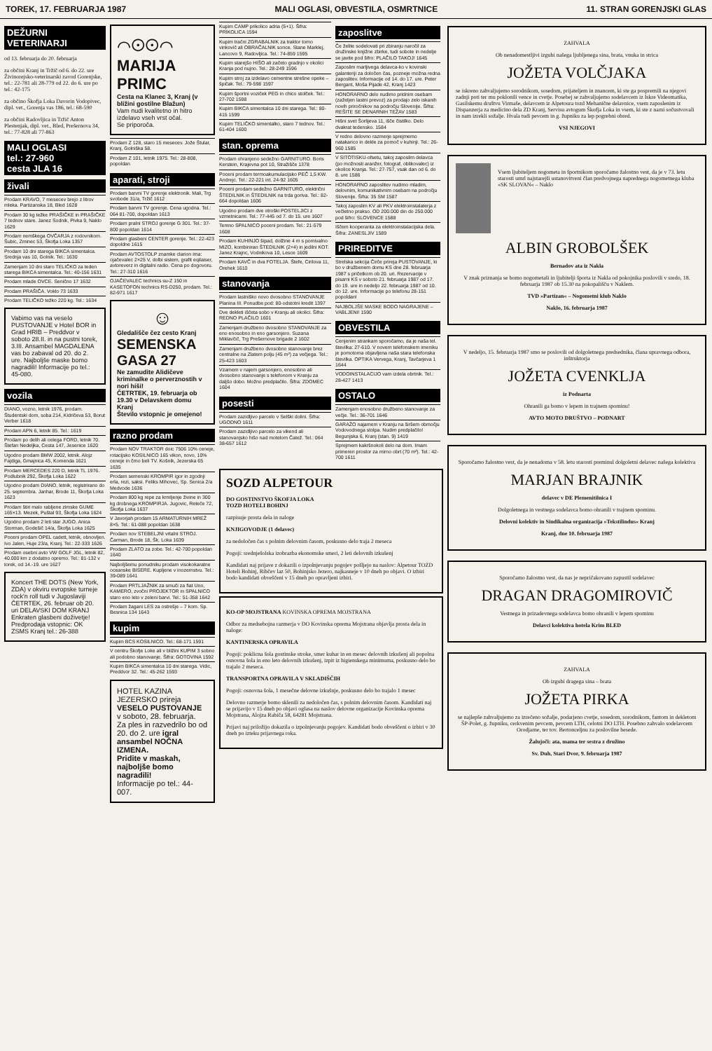TOREK, 17. FEBRUARJA 1987 MALI OGLASI, OBVESTILA, OSMRTNICE 11. STRAN GORENJSKI GLAS
DEŽURNI VETERINARJI
od 13. februarja do 20. februarja
za občini Kranj in Tržič od 6. do 22. ure Živinorejsko-veterinarski zavod Gorenjske, tel.: 22-781 ali 28-779 od 22. do 6. ure po tel.: 42-175
za občino Škofja Loka Davorin Vodopivec, dipl. vet., Gorenja vas 186, tel.: 68-590
za občini Radovljica in Tržič Anton Plestenjak, dipl. vet., Bled, Prešernova 34, tel.: 77-828 ali 77-863
MALI OGLASI
tel.: 27-960
cesta JLA 16
živali
Prodam KRAVO, 7 mesecev brejo z litrov mleka. Partizanska 18, Bled 1628
Prodam 30 kg težke PRAŠIČKE in PRAŠIČKE 7 tednov stare. Janez Sodnik, Pivka 9, Naklo 1629
Prodam nemškega OVČARJA z rodovnikom. Šubic, Zminec 53, Škofja Loka 1357
Prodam 10 dni starega BIKCA simentalca. Srednja vas 10, Golnik. Tel.: 1630
Zamenjam 10 dni staro TELIČKO za teden starega BIKCA simentalca. Tel.: 40-156 1631
Prodam mlade OVCE. Senično 17 1632
Prodam PRAŠIČA. Voklo 73 1633
Prodam TELIČKO težko 220 kg. Tel.: 1634
Vabimo vas na veselo PUSTOVANJE v Hotel BOR in Grad HRIB – Preddvor v soboto 28.II. in na pustni torek, 3.III. Ansambel MAGDALENA vas bo zabaval od 20. do 2. ure. Najboljše maske bomo nagradili! Informacije po tel.: 45-080.
vozila
DIANO, vozno, letnik 1976, prodam. Študentski dom, soba 214, Kidričeva 53, Borut Verber 1618
Prodam APN 6, letnik 85. Tel.: 1619
Prodam po delih ali celega FORD, letnik 70. Štefan Nedeljka, Cesta 147, Jesenice 1620
Ugodno prodam BMW 2002, letnik. Alojz Fajdiga, Gmajnica 45, Komenda 1621
Prodam MERCEDES 220 D, letnik TL 1976. Podlubnik 292, Škofja Loka 1622
Ugodno prodam DIANO, letnik, registrirano do 25. septembra. Janhar, Brode 11, Škofja Loka 1623
Prodam štiri malo rabljene zimske GUME 165×13. Mezek, Puštal 93, Škofja Loka 1624
Ugodno prodam 2 leti star JUGO. Anica Storman, Godešič 14/a, Škofja Loka 1625
Poceni prodam OPEL cadett, letnik, obnovljen. Ivo Jalen, Huje 23/a, Kranj. Tel.: 22-333 1626
Prodam osebni avto VW GOLF JGL, letnik 82, 40.000 km z dodatno opremo. Tel.: 81-132 v torek, od 14.-19. ure 1627
Koncert THE DOTS (New York, ZDA) v okviru evropske turneje rock'n roll tudi v Jugoslaviji ČETRTEK, 26. februar ob 20. uri DELAVSKI DOM KRANJ Enkraten glasbeni doživetje! Predprodaja vstopnic: OK ZSMS Kranj tel.: 26-388
⌒⊙⊙⌒
MARIJA PRIMC
Cesta na Klanec 3, Kranj (v bližini gostilne Blažun)
Vam nudi kvalitetno in hitro izdelavo vseh vrst očal.
Se priporoča.
Prodam Z 128, staro 15 mesecev. Jože Štular, Kranj, Golniška 58.
Prodam Z 101, letnik 1975. Tel.: 28-808, popoldan
aparati, stroji
Prodam barvni TV gorenje elektronik. Mali, Trg svobode 31/a, Tržič 1612
Prodam barvni TV gorenje. Cena ugodna. Tel.: 064 81-700, dopoldan 1613
Prodam pralni STROJ gorenje G 301. Tel.: 37-800 popoldan 1614
Prodam glasbeni CENTER gorenje. Tel.: 22-423 dopoldne 1615
Prodam AVTOSTOLP znamke clarion ima: ojačevalec 2×25 V, dolbi sistem, grafit eqilaiser, avtoreverz in digitalni radio. Cena po dogovoru. Tel.: 27-310 1616
OJAČEVALEC technics su-Z 150 in KASETOFON technics RS-D250, prodam. Tel.: 82-971 1617
☺
Gledališče čez cesto Kranj
SEMENSKA GASA 27
Ne zamudite Alidičeve kriminalke o perverznostih v nori hiši!
ČETRTEK, 19. februarja ob 19.30 v Delavskem domu Kranj
Število vstopnic je omejeno!
razno prodam
Prodam NOV TRAKTOR doic 7506 10% ceneje, rotacijsko KOSILNICO 165 vikon, novo, 10% ceneje in črno beli TV. Košnik, Jezerska 65 1635
Prodam semenski KROMPIR igor in zgodnji erla, rezi, saksi. Feliks Mihovec, Sp. Senica 2/a Medvode 1636
Prodam 800 kg repe za krmljenje živine in 300 kg drobnega KROMPIRJA. Jugovic, Reteče 72, Škofja Loka 1637
V Javorjah prodam 15 ARMATURNIH MREŽ 8×5. Tel.: 61-088 popoldan 1638
Prodam nov STEBELJNI vrtalni STROJ. Čarman, Brode 18, Šk. Loka 1639
Prodam ZLATO za zobe. Tel.: 42-700 popoldan 1640
Najboljšemu ponudniku prodam visokokaratne oceanske BISERE. Kupljene v inozemstvu. Tel.: 39-089 1641
Prodam PRTLJAŽNIK za smuči za fiat Uno, KAMERO, zvočni PROJEKTOR in SPALNICO staro eno leto v zeleni barvi. Tel.: 51-358 1642
Prodam žagani LES za ostrešje – 7 kom. Sp. Besnica 134 1643
kupim
Kupim BCS KOSILNICO. Tel.: 68-171 1591
V centru Škofje Loke ali v bližini KUPIM 3 sobno ali podobno stanovanje. Šifra: GOTOVINA 1592
Kupim BIKCA simentalca 10 dni starega. Vidic, Preddvor 32. Tel.: 45-262 1593
HOTEL KAZINA JEZERSKO prireja
VESELO PUSTOVANJE
v soboto, 28. februarja.
Za ples in razvedrilo bo od 20. do 2. ure igral ansambel NOČNA IZMENA.
Pridite v maskah, najboljše bomo nagradili!
Informacije po tel.: 44-007.
Kupim CAMP prikolico adria (5+1). Šifra: PRIKOLICA 1594
Kupim tračni ZGRABALNIK za traktor tomo vinkovič ali OBRAČALNIK sonce. Stane Marklej, Lancovo 9, Radovljica. Tel.: 74-859 1595
Kupim starejšo HIŠO ali začeto gradnjo v okolici Kranja pod nujno. Tel.: 28-249 1596
Kupim stroj za izdelavo cementne strešne opeke – špičak. Tel.: 79-598 1597
Kupim športni voziček PEG in chico stolček. Tel.: 27-702 1598
Kupim BIKCA simentalca 10 dni starega. Tel.: 80-415 1599
Kupim TELIČKO simentalko, staro 7 tednov. Tel.: 61-404 1600
stan. oprema
Prodam ohranjeno sedežno GARNITURO. Boris Kerstein, Krajevna pot 10, Stražišče 1378
Poceni prodam termoakumulacijsko PEČ 1,5 KW. Andrejc. Tel.: 22-221 int. 24-92 1605
Poceni prodam sedežno GARNITURO, električni ŠTEDILNIK in ŠTEDILNIK na trda goriva. Tel.: 82-664 dopoldan 1606
Ugodno prodam dve otroški POSTELJICI z vzmetnicami. Tel.: 77-445 od 7. do 15. ure 1607
Temno SPALNICO poceni prodam. Tel.: 21-579 1608
Prodam KUHINJO šipad, dolžine 4 m s pomivalno MIZO, kombiniran ŠTEDILNIK (2+4) in jedilni KOT. Janez Krajnc, Vodnikova 10, Lesce 1609
Prodam KAVČ in dva FOTELJA. Štefe, Cirilova 11, Orehek 1610
stanovanja
Prodam lastniško novo dvosobno STANOVANJE Planina III. Ponudbe pod: 80-odstotni kredit 1397
Dve dekleti iščeta sobo v Kranju ali okolici. Šifra: REDNO PLAČILO 1601
Zamenjam družbeno dvosobno STANOVANJE za eno enosobno in eno garsonjero. Suzana Miklavčič, Trg Prešernove brigade 2 1602
Zamenjam družbeno dvosobno stanovanje brez centralne na Zlatem polju (45 m²) za večjega. Tel.: 25-423 1603
Vzamem v najem garsonjero, enosobno ali dvosobno stanovanje s telefonom v Kranju za daljšo dobo. Možno predplačilo. Šifra: ZDOMEC 1604
posesti
Prodam zazidljivo parcelo v Selški dolini. Šifra: UGODNO 1611
Prodam zazidljivo parcelo za vikend ali stanovanjsko hišo nad motelom Čatež. Tel.: 064 38-657 1612
zaposlitve
Če želite sodelovati pri zbiranju naročil za družinske knjižne zbirke, tudi sobote in nedelje se javite pod šifro: PLAČILO TAKOJ! 1645
Zaposlim marljivega delavca-ko v kovinski galanteriji za določen čas, pozneje možna redna zaposlitev. Informacije od 14. do 17. ure. Peter Bergant, Moša Pijade 42, Kranj 1423
HONORARNO delo nudimo pridnim osebam (zaželjen lastni prevoz) za prodajo zelo iskanih novih priročnikov na področju Slovenije. Šifra: REŠITE SE DENARNIH TEŽAV 1583
Hišni svet Šorlijeva 11, išče čistilko. Delo dvakrat tedensko. 1584
V redno delovno razmerje sprejmemo natakarico in dekle za pomoč v kuhinji. Tel.: 26-960 1585
V SITOTISKU-ofsetu, takoj zaposlim delavca (po možnosti aranžer, fotograf, oblikovalec) iz okolice Kranja. Tel.: 27-757, vsak dan od 6. do 8. ure 1586
HONORARNO zaposlitev nudimo mladim, delovnim, komunikativnim osebam na področju Slovenije. Šifra: 35 SM 1587
Takoj zaposlim KV ali PKV elektroinstalaterja z večletno prakso. OD 200.000 din do 250.000 pod šifro: SLOVENCE 1588
Iščem kooperanta za elektroinstalacijska dela. Šifra: ZANESLJIV 1589
PRIREDITVE
Strelska sekcija Čirče prireja PUSTOVANJE, ki bo v družbenem domu KS dne 28. februarja 1987 s pričetkom ob 20. uri. Rezervacije v pisarni KS v soboto 21. februarja 1987 od 17. do 19. ure in nedeljo 22. februarja 1987 od 10. do 12. ure. Informacije po telefonu 28-151 popoldan!
NAJBOLJŠE MASKE BODO NAGRAJENE – VABLJENI! 1590
OBVESTILA
Cenjenim strankam sporočamo, da je naša tel. številka: 27-610. V novem telefonskem imeniku je pomotoma objavljena naša stara telefonska številka. OPTIKA Vervega, Kranj, Tavčarjeva 1 1644
VODOINSTALACIJO vam izdela obrtnik. Tel.: 28-427 1413
OSTALO
Zamenjam enosobno družbeno stanovanje za večje. Tel.: 36-701 1646
GARAŽO najamem v Kranju na širšem območju Vodovodnega stolpa. Nudim predplačilo! Begunjska 6, Kranj (stan. 9) 1419
Sprejmem kakršnokoli delo na dom. Imam primeren prostor za mirno obrt (70 m²). Tel.: 42-700 1611
SOZD ALPETOUR
DO GOSTINSTVO ŠKOFJA LOKA
TOZD HOTELI BOHINJ
razpisuje prosta dela in naloge
KNJIGOVODJE (1 delavec)
za nedoločen čas s polnim delovnim časom, poskusno delo traja 2 meseca
Pogoji: srednješolska izobrazba ekonomske smeri, 2 leti delovnih izkušenj
Kandidati naj prijave z dokazili o izpolnjevanju pogojev pošljejo na naslov: Alpetour TOZD Hoteli Bohinj, Ribčev laz 50, Bohinjsko Jezero, najkasneje v 10 dneh po objavi. O izbiri bodo kandidati obveščeni v 15 dneh po opravljeni izbiri.
KO-OP MOJSTRANA KOVINSKA OPREMA MOJSTRANA
Odbor za medsebojna razmerja v DO Kovinska oprema Mojstrana objavlja prosta dela in naloge:
KANTINERSKA OPRAVILA
Pogoji: poklicna šola gostinske stroke, smer kuhar in en mesec delovnih izkušenj ali popolna osnovna šola in eno leto delovnih izkušenj, izpit iz higienskega minimuma, poskusno delo bo trajalo 2 meseca.
TRANSPORTNA OPRAVILA V SKLADIŠČIH
Pogoji: osnovna šola, 1 mesečne delovne izkušnje, poskusno delo bo trajalo 1 mesec
Delovno razmerje bomo sklenili za nedoločen čas, s polnim delovnim časom. Kandidati naj se prijavijo v 15 dneh po objavi oglasa na naslov delovne organizacije Kovinska oprema Mojstrana, Alojza Rabiča 58, 64281 Mojstrana.
Prijavi naj priložijo dokazila o izpolnjevanju pogojev. Kandidati bodo obveščeni o izbiri v 30 dneh po izteku prijavnega roka.
ZAHVALA
Ob nenadomestljivi izgubi našega ljubljenega sina, brata, vnuka in strica
JOŽETA VOLČJAKA
se iskreno zahvaljujemo sorodnikom, sosedom, prijateljem in znancem, ki ste ga pospremili na njegovi zadnji poti ter mu poklonili vence in cvetje. Posebej se zahvaljujemo sodelavcem iz Iskre Videomatika, Gasilskemu društvu Virmaše, delavcem iz Alpetoura tozd Mehanične delavnice, vsem zaposlenim iz Dispanzerja za medicino dela ZD Kranj, Servisu avtogum Škofja Loka in vsem, ki ste z nami sočustvovali in nam izrekli sožalje. Hvala tudi pevcem in g. župniku za lep pogrebni obred.
VSI NJEGOVI
Vsem ljubiteljem nogometa in športnikom sporočamo žalostno vest, da je v 73. letu starosti umrl najstarejši ustanovitveni član predvojnega naprednega nogometnega kluba »SK SLOVAN« – Naklo
ALBIN GROBOLŠEK
Bernadov ata iz Nakla
V znak priznanja se bomo nogometaši in ljubitelji športa iz Nakla od pokojnika poslovili v sredo, 18. februarja 1987 ob 15.30 na pokopališču v Naklem.
TVD »Partizan« – Nogometni klub Naklo
Naklo, 16. februarja 1987
V nedeljo, 15. februarja 1987 smo se poslovili od dolgoletnega predsednika, člana upravnega odbora, inštruktorja
JOŽETA CVENKLJA
iz Podnarta
Ohranili ga bomo v lepem in trajnem spominu!
AVTO MOTO DRUŠTVO – PODNART
Sporočamo žalostno vest, da je nenadoma v 58. letu starosti preminul dolgoletni delavec našega kolektiva
MARJAN BRAJNIK
delavec v DE Plemenitilnica I
Dolgoletnega in vestnega sodelavca bomo ohranili v trajnem spominu.
Delovni kolektiv in Sindikalna organizacija »Tekstilindus« Kranj
Kranj, dne 10. februarja 1987
Sporočamo žalostno vest, da nas je nepričakovano zapustil sodelavec
DRAGAN DRAGOMIROVIČ
Vestnega in prizadevnega sodelavca bomo ohranili v lepem spominu
Delavci kolektiva hotela Krim BLED
ZAHVALA
Ob izgubi dragega sina – brata
JOŽETA PIRKA
se najlepše zahvaljujemo za izrečeno sožalje, podarjeno cvetje, sosedom, sorodnikom, fantom in dekletom ŠP-Polet, g. župniku, cerkvenim pevcem, pevcem LTH, celotni DO LTH. Posebno zahvalo sodelavcem Orodjarne, ter tov. Bertonceljnu za poslovilne besede.
Žalujoči: ata, mama ter sestra z družino
Sv. Duh, Stari Dvor, 9. februarja 1987